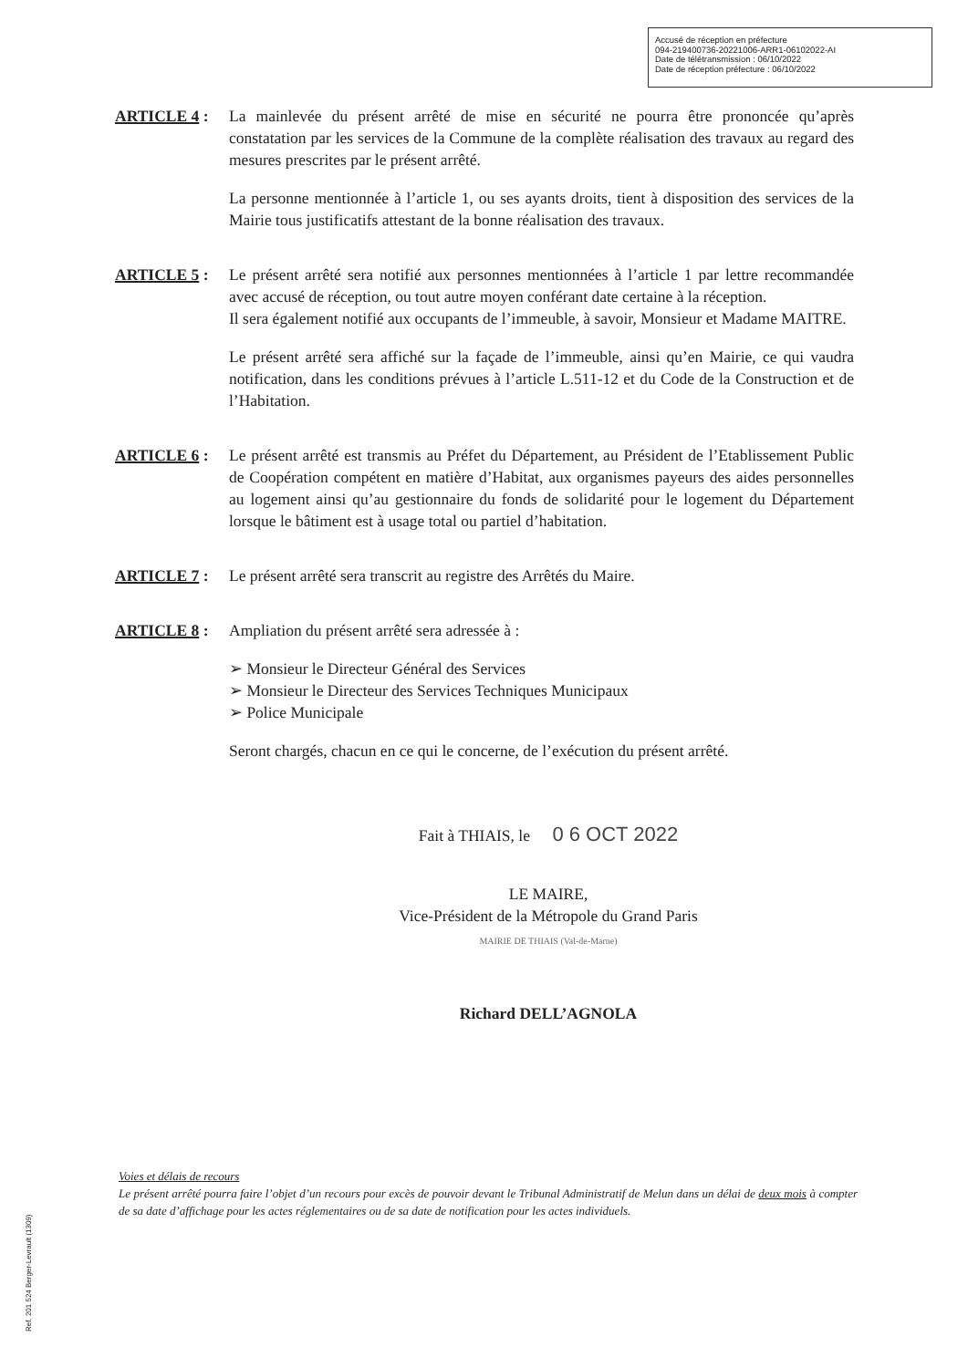Accusé de réception en préfecture
094-219400736-20221006-ARR1-06102022-AI
Date de télétransmission : 06/10/2022
Date de réception préfecture : 06/10/2022
ARTICLE 4 : La mainlevée du présent arrêté de mise en sécurité ne pourra être prononcée qu’après constatation par les services de la Commune de la complète réalisation des travaux au regard des mesures prescrites par le présent arrêté.
La personne mentionnée à l’article 1, ou ses ayants droits, tient à disposition des services de la Mairie tous justificatifs attestant de la bonne réalisation des travaux.
ARTICLE 5 : Le présent arrêté sera notifié aux personnes mentionnées à l’article 1 par lettre recommandée avec accusé de réception, ou tout autre moyen conférant date certaine à la réception.
Il sera également notifié aux occupants de l’immeuble, à savoir, Monsieur et Madame MAITRE.
Le présent arrêté sera affiché sur la façade de l’immeuble, ainsi qu’en Mairie, ce qui vaudra notification, dans les conditions prévues à l’article L.511-12 et du Code de la Construction et de l’Habitation.
ARTICLE 6 : Le présent arrêté est transmis au Préfet du Département, au Président de l’Etablissement Public de Coopération compétent en matière d’Habitat, aux organismes payeurs des aides personnelles au logement ainsi qu’au gestionnaire du fonds de solidarité pour le logement du Département lorsque le bâtiment est à usage total ou partiel d’habitation.
ARTICLE 7 : Le présent arrêté sera transcrit au registre des Arrêtés du Maire.
ARTICLE 8 : Ampliation du présent arrêté sera adressée à :
➢ Monsieur le Directeur Général des Services
➢ Monsieur le Directeur des Services Techniques Municipaux
➢ Police Municipale
Seront chargés, chacun en ce qui le concerne, de l’exécution du présent arrêté.
Fait à THIAIS, le 0 6 OCT 2022
LE MAIRE,
Vice-Président de la Métropole du Grand Paris
MAIRIE DE THIAIS (Val-de-Marne)
Richard DELL’AGNOLA
Voies et délais de recours
Le présent arrêté pourra faire l’objet d’un recours pour excès de pouvoir devant le Tribunal Administratif de Melun dans un délai de deux mois à compter de sa date d’affichage pour les actes réglementaires ou de sa date de notification pour les actes individuels.
Ref. 201 524 Berger-Levrault (1309)